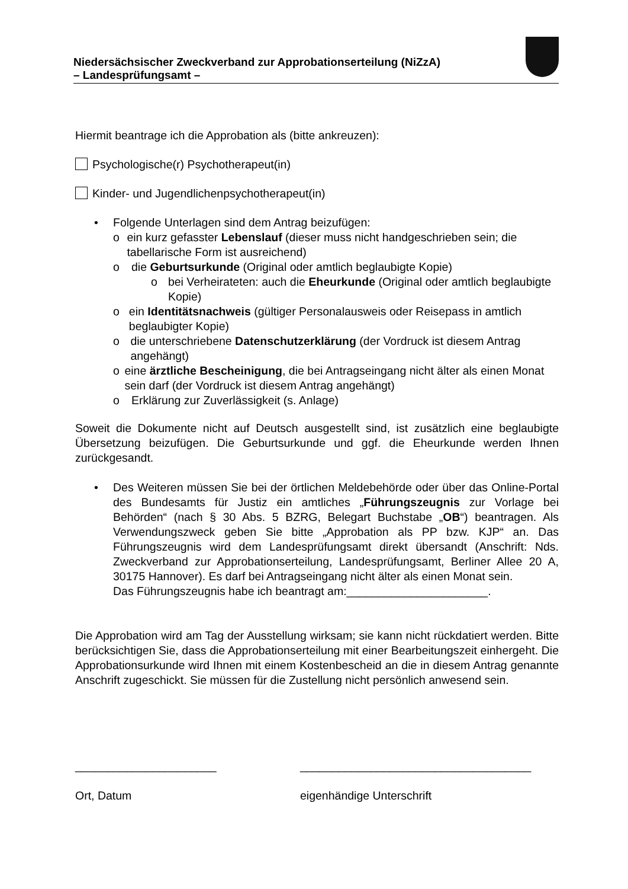Niedersächsischer Zweckverband zur Approbationserteilung (NiZzA)
– Landesprüfungsamt –
Hiermit beantrage ich die Approbation als (bitte ankreuzen):
Psychologische(r) Psychotherapeut(in)
Kinder- und Jugendlichenpsychotherapeut(in)
• Folgende Unterlagen sind dem Antrag beizufügen:
o ein kurz gefasster Lebenslauf (dieser muss nicht handgeschrieben sein; die tabellarische Form ist ausreichend)
o die Geburtsurkunde (Original oder amtlich beglaubigte Kopie)
o bei Verheirateten: auch die Eheurkunde (Original oder amtlich beglaubigte Kopie)
o ein Identitätsnachweis (gültiger Personalausweis oder Reisepass in amtlich beglaubigter Kopie)
o die unterschriebene Datenschutzerklärung (der Vordruck ist diesem Antrag angehängt)
o eine ärztliche Bescheinigung, die bei Antragseingang nicht älter als einen Monat sein darf (der Vordruck ist diesem Antrag angehängt)
o Erklärung zur Zuverlässigkeit (s. Anlage)
Soweit die Dokumente nicht auf Deutsch ausgestellt sind, ist zusätzlich eine beglaubigte Übersetzung beizufügen. Die Geburtsurkunde und ggf. die Eheurkunde werden Ihnen zurückgesandt.
• Des Weiteren müssen Sie bei der örtlichen Meldebehörde oder über das Online-Portal des Bundesamts für Justiz ein amtliches „Führungszeugnis zur Vorlage bei Behörden“ (nach § 30 Abs. 5 BZRG, Belegart Buchstabe „OB“) beantragen. Als Verwendungszweck geben Sie bitte „Approbation als PP bzw. KJP“ an. Das Führungszeugnis wird dem Landesprüfungsamt direkt übersandt (Anschrift: Nds. Zweckverband zur Approbationserteilung, Landesprüfungsamt, Berliner Allee 20 A, 30175 Hannover). Es darf bei Antragseingang nicht älter als einen Monat sein.
Das Führungszeugnis habe ich beantragt am:______________________.
Die Approbation wird am Tag der Ausstellung wirksam; sie kann nicht rückdatiert werden. Bitte berücksichtigen Sie, dass die Approbationserteilung mit einer Bearbeitungszeit einhergeht. Die Approbationsurkunde wird Ihnen mit einem Kostenbescheid an die in diesem Antrag genannte Anschrift zugeschickt. Sie müssen für die Zustellung nicht persönlich anwesend sein.
______________________
Ort, Datum
____________________________________
eigenhändige Unterschrift